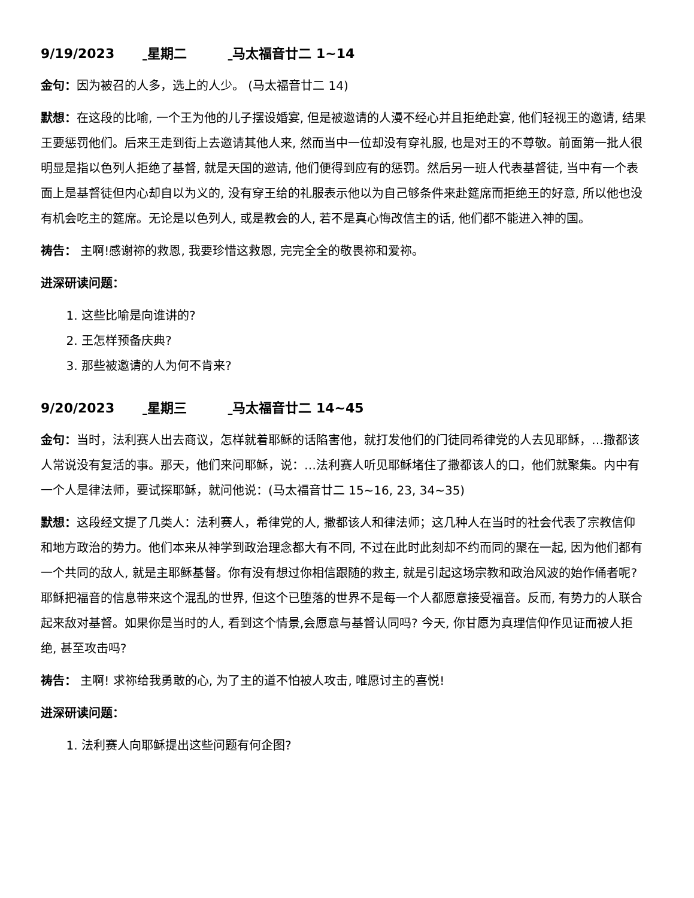9/19/2023 星期二 马太福音廿二 1~14
金句：因为被召的人多，选上的人少。 (马太福音廿二 14)
默想：在这段的比喻, 一个王为他的儿子摆设婚宴, 但是被邀请的人漫不经心并且拒绝赴宴, 他们轻视王的邀请, 结果王要惩罚他们。后来王走到街上去邀请其他人来, 然而当中一位却没有穿礼服, 也是对王的不尊敬。前面第一批人很明显是指以色列人拒绝了基督, 就是天国的邀请, 他们便得到应有的惩罚。然后另一班人代表基督徒, 当中有一个表面上是基督徒但内心却自以为义的, 没有穿王给的礼服表示他以为自己够条件来赴筵席而拒绝王的好意, 所以他也没有机会吃主的筵席。无论是以色列人, 或是教会的人, 若不是真心悔改信主的话, 他们都不能进入神的国。
祷告： 主啊!感谢祢的救恩, 我要珍惜这救恩, 完完全全的敬畏祢和爱祢。
进深研读问题：
1. 这些比喻是向谁讲的?
2. 王怎样预备庆典?
3. 那些被邀请的人为何不肯来?
9/20/2023 星期三 马太福音廿二 14~45
金句：当时，法利赛人出去商议，怎样就着耶稣的话陷害他，就打发他们的门徒同希律党的人去见耶稣，…撒都该人常说没有复活的事。那天，他们来问耶稣，说：…法利赛人听见耶稣堵住了撒都该人的口，他们就聚集。内中有一个人是律法师，要试探耶稣，就问他说：(马太福音廿二 15~16, 23, 34~35)
默想：这段经文提了几类人：法利赛人，希律党的人, 撒都该人和律法师；这几种人在当时的社会代表了宗教信仰和地方政治的势力。他们本来从神学到政治理念都大有不同, 不过在此时此刻却不约而同的聚在一起, 因为他们都有一个共同的敌人, 就是主耶稣基督。你有没有想过你相信跟随的救主, 就是引起这场宗教和政治风波的始作俑者呢? 耶稣把福音的信息带来这个混乱的世界, 但这个已堕落的世界不是每一个人都愿意接受福音。反而, 有势力的人联合起来敌对基督。如果你是当时的人, 看到这个情景,会愿意与基督认同吗? 今天, 你甘愿为真理信仰作见证而被人拒绝, 甚至攻击吗?
祷告： 主啊! 求祢给我勇敢的心, 为了主的道不怕被人攻击, 唯愿讨主的喜悦!
进深研读问题：
1. 法利赛人向耶稣提出这些问题有何企图?